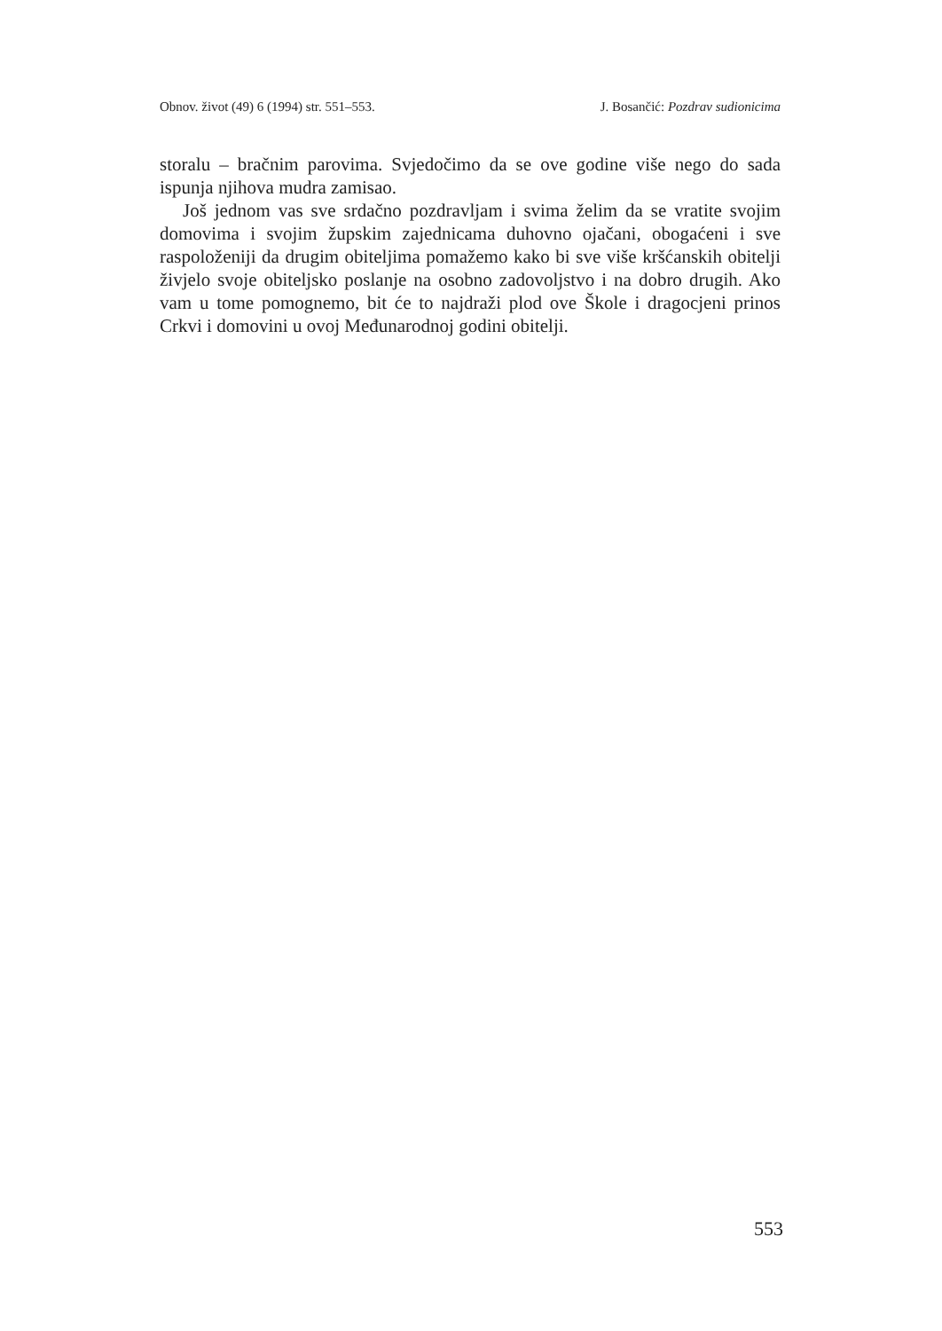Obnov. život (49) 6 (1994) str. 551–553. J. Bosančić: Pozdrav sudionicima
storalu – bračnim parovima. Svjedočimo da se ove godine više nego do sada ispunja njihova mudra zamisao.
Još jednom vas sve srdačno pozdravljam i svima želim da se vratite svojim domovima i svojim župskim zajednicama duhovno ojačani, obogaćeni i sve raspoloženiji da drugim obiteljima pomažemo kako bi sve više kršćanskih obitelji živjelo svoje obiteljsko poslanje na osobno zadovoljstvo i na dobro drugih. Ako vam u tome pomognemo, bit će to najdraži plod ove Škole i dragocjeni prinos Crkvi i domovini u ovoj Međunarodnoj godini obitelji.
553